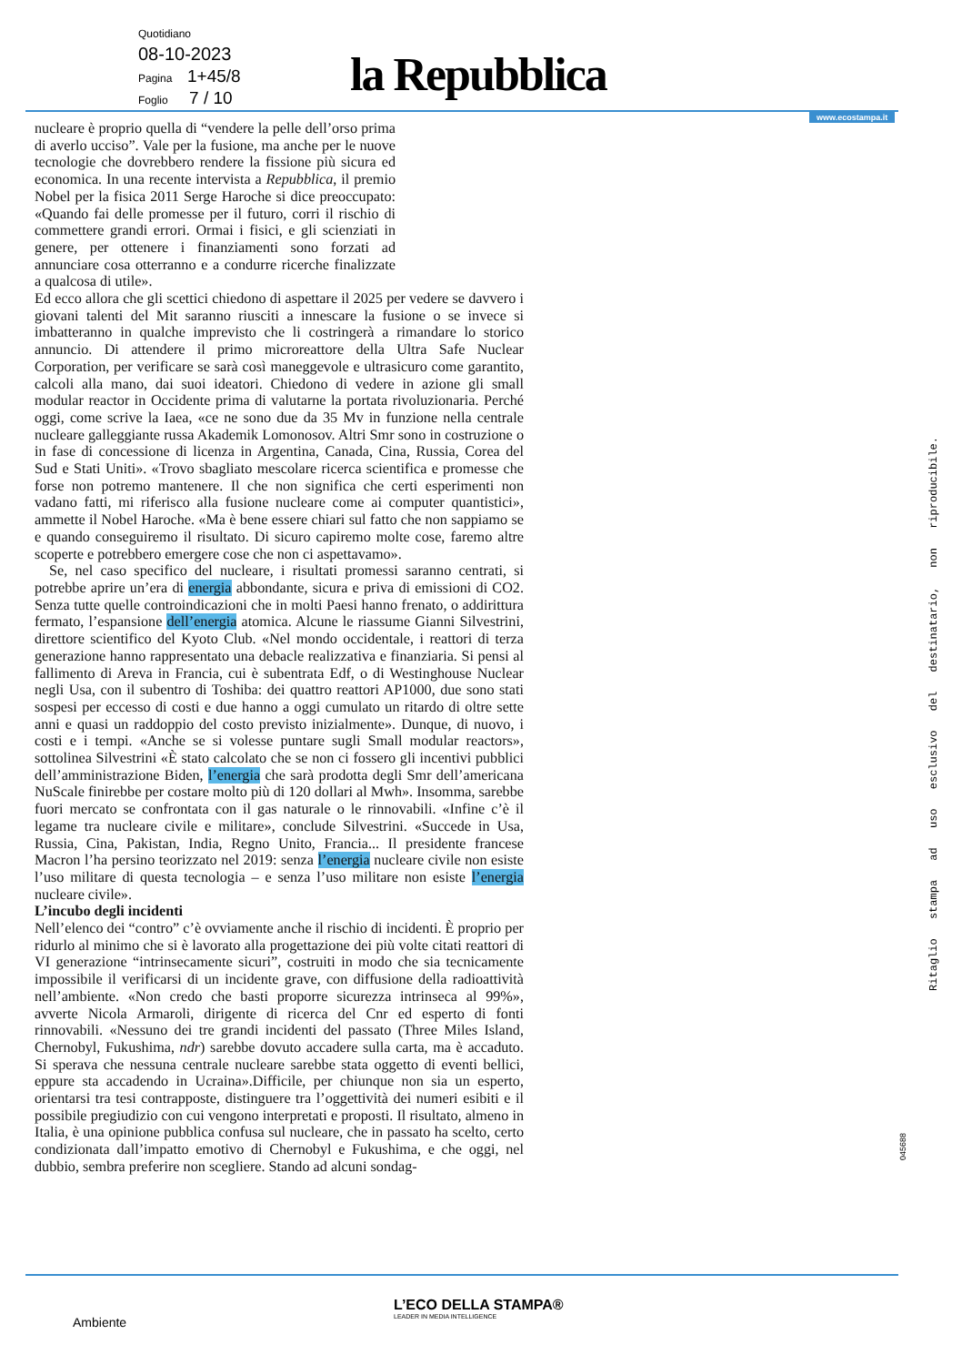Quotidiano
08-10-2023
Pagina 1+45/8
Foglio 7 / 10
la Repubblica
www.ecostampa.it
nucleare è proprio quella di “vendere la pelle dell’orso prima di averlo ucciso”. Vale per la fusione, ma anche per le nuove tecnologie che dovrebbero rendere la fissione più sicura ed economica. In una recente intervista a Repubblica, il premio Nobel per la fisica 2011 Serge Haroche si dice preoccupato: «Quando fai delle promesse per il futuro, corri il rischio di commettere grandi errori. Ormai i fisici, e gli scienziati in genere, per ottenere i finanziamenti sono forzati ad annunciare cosa otterranno e a condurre ricerche finalizzate a qualcosa di utile».
Ed ecco allora che gli scettici chiedono di aspettare il 2025 per vedere se davvero i giovani talenti del Mit saranno riusciti a innescare la fusione o se invece si imbatteranno in qualche imprevisto che li costringerà a rimandare lo storico annuncio. Di attendere il primo microreattore della Ultra Safe Nuclear Corporation, per verificare se sarà così maneggevole e ultrasicuro come garantito, calcoli alla mano, dai suoi ideatori. Chiedono di vedere in azione gli small modular reactor in Occidente prima di valutarne la portata rivoluzionaria. Perché oggi, come scrive la Iaea, «ce ne sono due da 35 Mv in funzione nella centrale nucleare galleggiante russa Akademik Lomonosov. Altri Smr sono in costruzione o in fase di concessione di licenza in Argentina, Canada, Cina, Russia, Corea del Sud e Stati Uniti». «Trovo sbagliato mescolare ricerca scientifica e promesse che forse non potremo mantenere. Il che non significa che certi esperimenti non vadano fatti, mi riferisco alla fusione nucleare come ai computer quantistici», ammette il Nobel Haroche. «Ma è bene essere chiari sul fatto che non sappiamo se e quando conseguiremo il risultato. Di sicuro capiremo molte cose, faremo altre scoperte e potrebbero emergere cose che non ci aspettavamo».
Se, nel caso specifico del nucleare, i risultati promessi saranno centrati, si potrebbe aprire un’era di energia abbondante, sicura e priva di emissioni di CO2. Senza tutte quelle controindicazioni che in molti Paesi hanno frenato, o addirittura fermato, l’espansione dell’energia atomica. Alcune le riassume Gianni Silvestrini, direttore scientifico del Kyoto Club. «Nel mondo occidentale, i reattori di terza generazione hanno rappresentato una debacle realizzativa e finanziaria. Si pensi al fallimento di Areva in Francia, cui è subentrata Edf, o di Westinghouse Nuclear negli Usa, con il subentro di Toshiba: dei quattro reattori AP1000, due sono stati sospesi per eccesso di costi e due hanno a oggi cumulato un ritardo di oltre sette anni e quasi un raddoppio del costo previsto inizialmente». Dunque, di nuovo, i costi e i tempi. «Anche se si volesse puntare sugli Small modular reactors», sottolinea Silvestrini «È stato calcolato che se non ci fossero gli incentivi pubblici dell’amministrazione Biden, l’energia che sarà prodotta degli Smr dell’americana NuScale finirebbe per costare molto più di 120 dollari al Mwh». Insomma, sarebbe fuori mercato se confrontata con il gas naturale o le rinnovabili. «Infine c’è il legame tra nucleare civile e militare», conclude Silvestrini. «Succede in Usa, Russia, Cina, Pakistan, India, Regno Unito, Francia... Il presidente francese Macron l’ha persino teorizzato nel 2019: senza l’energia nucleare civile non esiste l’uso militare di questa tecnologia – e senza l’uso militare non esiste l’energia nucleare civile».
L’incubo degli incidenti
Nell’elenco dei “contro” c’è ovviamente anche il rischio di incidenti. È proprio per ridurlo al minimo che si è lavorato alla progettazione dei più volte citati reattori di VI generazione “intrinsecamente sicuri”, costruiti in modo che sia tecnicamente impossibile il verificarsi di un incidente grave, con diffusione della radioattività nell’ambiente. «Non credo che basti proporre sicurezza intrinseca al 99%», avverte Nicola Armaroli, dirigente di ricerca del Cnr ed esperto di fonti rinnovabili. «Nessuno dei tre grandi incidenti del passato (Three Miles Island, Chernobyl, Fukushima, ndr) sarebbe dovuto accadere sulla carta, ma è accaduto. Si sperava che nessuna centrale nucleare sarebbe stata oggetto di eventi bellici, eppure sta accadendo in Ucraina».Difficile, per chiunque non sia un esperto, orientarsi tra tesi contrapposte, distinguere tra l’oggettività dei numeri esibiti e il possibile pregiudizio con cui vengono interpretati e proposti. Il risultato, almeno in Italia, è una opinione pubblica confusa sul nucleare, che in passato ha scelto, certo condizionata dall’impatto emotivo di Chernobyl e Fukushima, e che oggi, nel dubbio, sembra preferire non scegliere. Stando ad alcuni sondag-
Ritaglio stampa ad uso esclusivo del destinatario, non riproducibile.
045688
L’ECO DELLA STAMPA®
LEADER IN MEDIA INTELLIGENCE
Ambiente